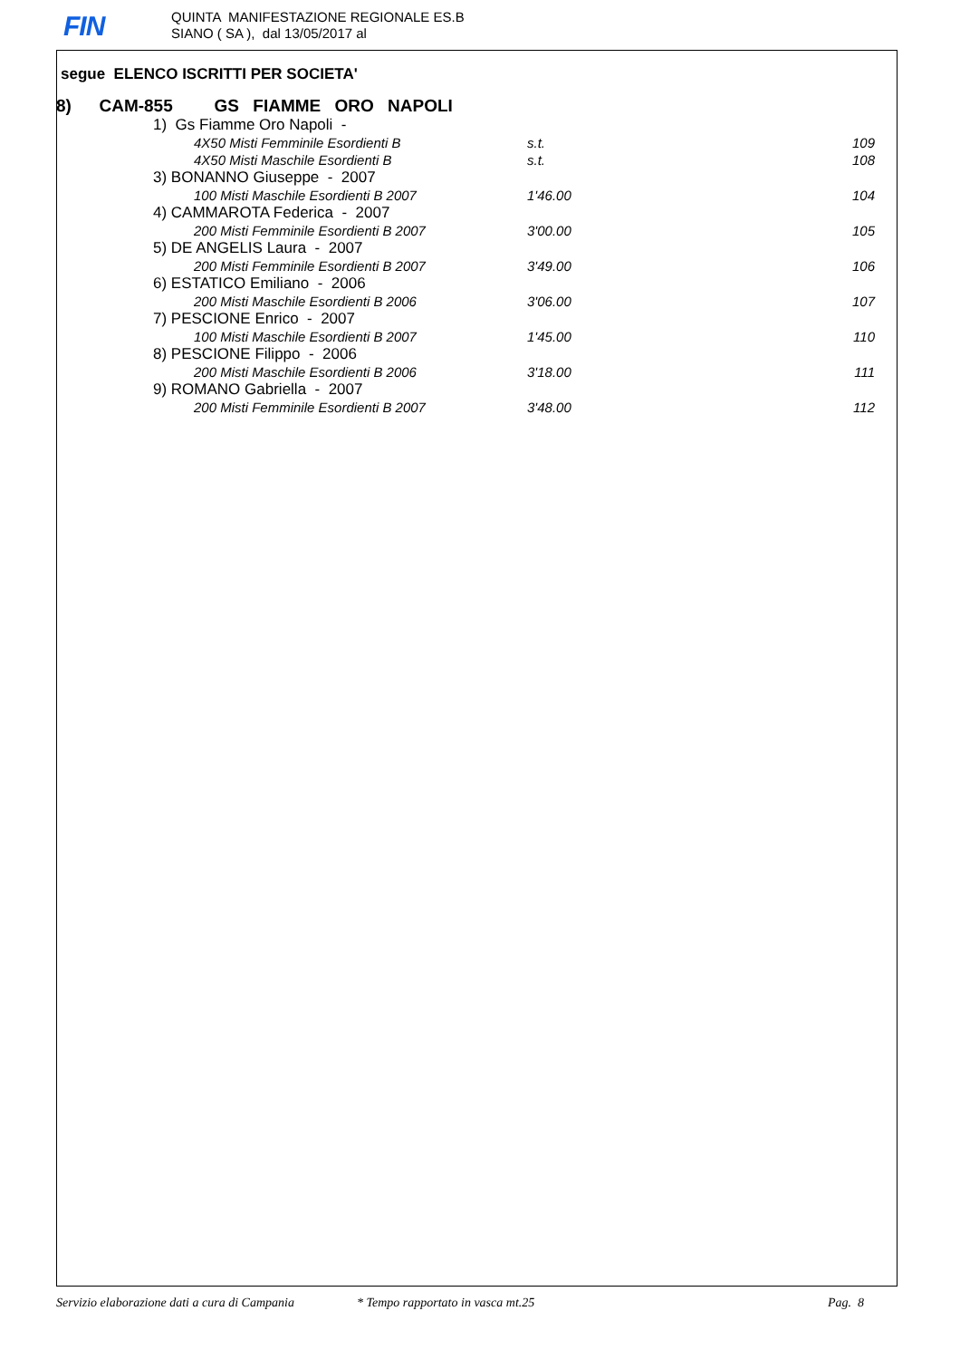FIN
QUINTA MANIFESTAZIONE REGIONALE ES.B
SIANO ( SA ), dal 13/05/2017 al
segue ELENCO ISCRITTI PER SOCIETA'
8) CAM-855 GS FIAMME ORO NAPOLI
| 1) Gs Fiamme Oro Napoli - | | |
| 4X50 Misti Femminile Esordienti B | s.t. | 109 |
| 4X50 Misti Maschile Esordienti B | s.t. | 108 |
| 3) BONANNO Giuseppe - 2007 | | |
| 100 Misti Maschile Esordienti B 2007 | 1'46.00 | 104 |
| 4) CAMMAROTA Federica - 2007 | | |
| 200 Misti Femminile Esordienti B 2007 | 3'00.00 | 105 |
| 5) DE ANGELIS Laura - 2007 | | |
| 200 Misti Femminile Esordienti B 2007 | 3'49.00 | 106 |
| 6) ESTATICO Emiliano - 2006 | | |
| 200 Misti Maschile Esordienti B 2006 | 3'06.00 | 107 |
| 7) PESCIONE Enrico - 2007 | | |
| 100 Misti Maschile Esordienti B 2007 | 1'45.00 | 110 |
| 8) PESCIONE Filippo - 2006 | | |
| 200 Misti Maschile Esordienti B 2006 | 3'18.00 | 111 |
| 9) ROMANO Gabriella - 2007 | | |
| 200 Misti Femminile Esordienti B 2007 | 3'48.00 | 112 |
Servizio elaborazione dati a cura di Campania * Tempo rapportato in vasca mt.25 Pag. 8